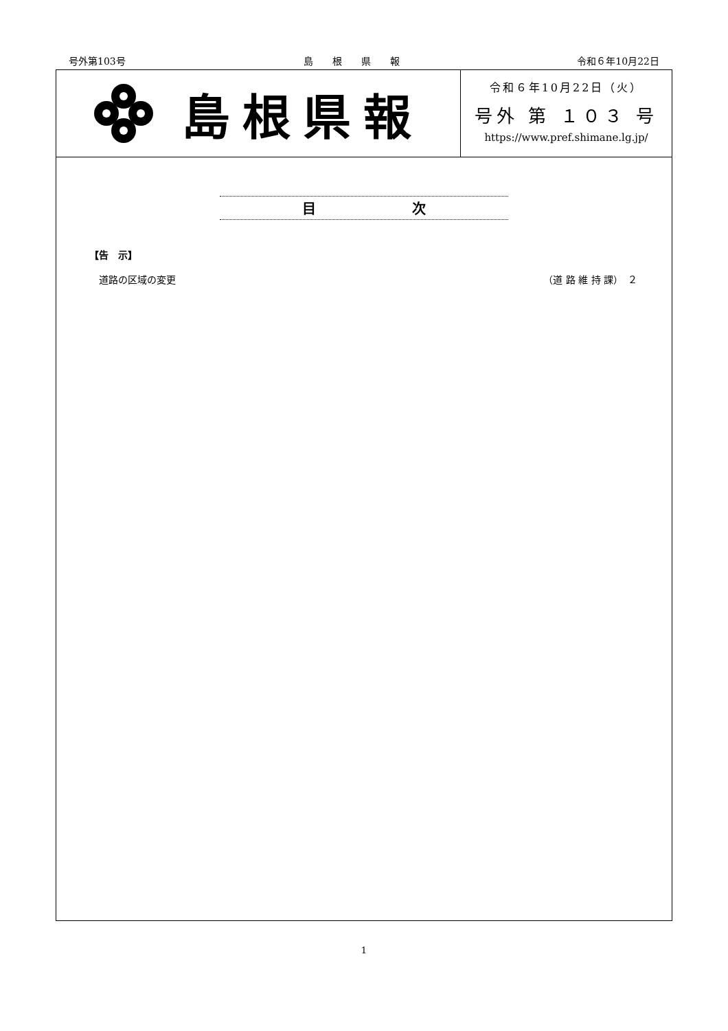号外第103号 島　　根　　県　　報 令和６年10月22日
島根県報
令和６年10月22日（火）
号外 第 １０３ 号
https://www.pref.shimane.lg.jp/
目　　　　　　　次
【告　示】
道路の区域の変更 （道 路 維 持 課）　２
1